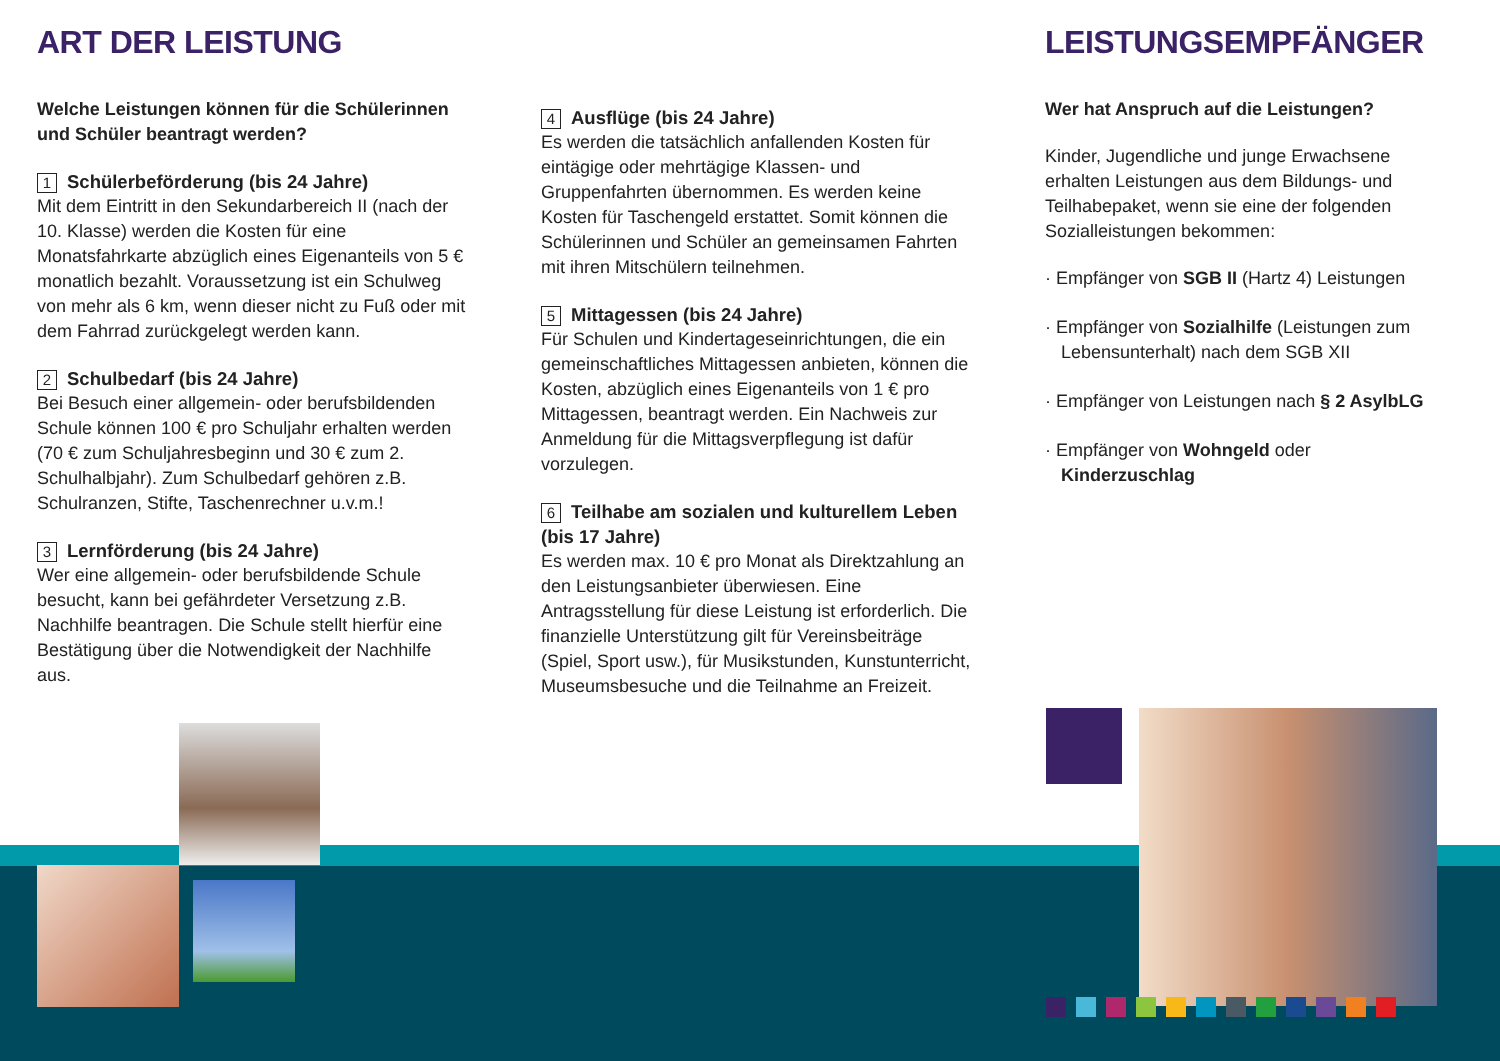ART DER LEISTUNG
Welche Leistungen können für die Schülerinnen und Schüler beantragt werden?
1 Schülerbeförderung (bis 24 Jahre)
Mit dem Eintritt in den Sekundarbereich II (nach der 10. Klasse) werden die Kosten für eine Monatsfahrkarte abzüglich eines Eigenanteils von 5 € monatlich bezahlt. Voraussetzung ist ein Schulweg von mehr als 6 km, wenn dieser nicht zu Fuß oder mit dem Fahrrad zurückgelegt werden kann.
2 Schulbedarf (bis 24 Jahre)
Bei Besuch einer allgemein- oder berufsbildenden Schule können 100 € pro Schuljahr erhalten werden (70 € zum Schuljahresbeginn und 30 € zum 2. Schulhalbjahr). Zum Schulbedarf gehören z.B. Schulranzen, Stifte, Taschenrechner u.v.m.!
3 Lernförderung (bis 24 Jahre)
Wer eine allgemein- oder berufsbildende Schule besucht, kann bei gefährdeter Versetzung z.B. Nachhilfe beantragen. Die Schule stellt hierfür eine Bestätigung über die Notwendigkeit der Nachhilfe aus.
4 Ausflüge (bis 24 Jahre)
Es werden die tatsächlich anfallenden Kosten für eintägige oder mehrtägige Klassen- und Gruppenfahrten übernommen. Es werden keine Kosten für Taschengeld erstattet. Somit können die Schülerinnen und Schüler an gemeinsamen Fahrten mit ihren Mitschülern teilnehmen.
5 Mittagessen (bis 24 Jahre)
Für Schulen und Kindertageseinrichtungen, die ein gemeinschaftliches Mittagessen anbieten, können die Kosten, abzüglich eines Eigenanteils von 1 € pro Mittagessen, beantragt werden. Ein Nachweis zur Anmeldung für die Mittagsverpflegung ist dafür vorzulegen.
6 Teilhabe am sozialen und kulturellem Leben (bis 17 Jahre)
Es werden max. 10 € pro Monat als Direktzahlung an den Leistungsanbieter überwiesen. Eine Antragsstellung für diese Leistung ist erforderlich. Die finanzielle Unterstützung gilt für Vereinsbeiträge (Spiel, Sport usw.), für Musikstunden, Kunstunterricht, Museumsbesuche und die Teilnahme an Freizeit.
LEISTUNGSEMPFÄNGER
Wer hat Anspruch auf die Leistungen?
Kinder, Jugendliche und junge Erwachsene erhalten Leistungen aus dem Bildungs- und Teilhabepaket, wenn sie eine der folgenden Sozialleistungen bekommen:
· Empfänger von SGB II (Hartz 4) Leistungen
· Empfänger von Sozialhilfe (Leistungen zum Lebensunterhalt) nach dem SGB XII
· Empfänger von Leistungen nach § 2 AsylbLG
· Empfänger von Wohngeld oder Kinderzuschlag